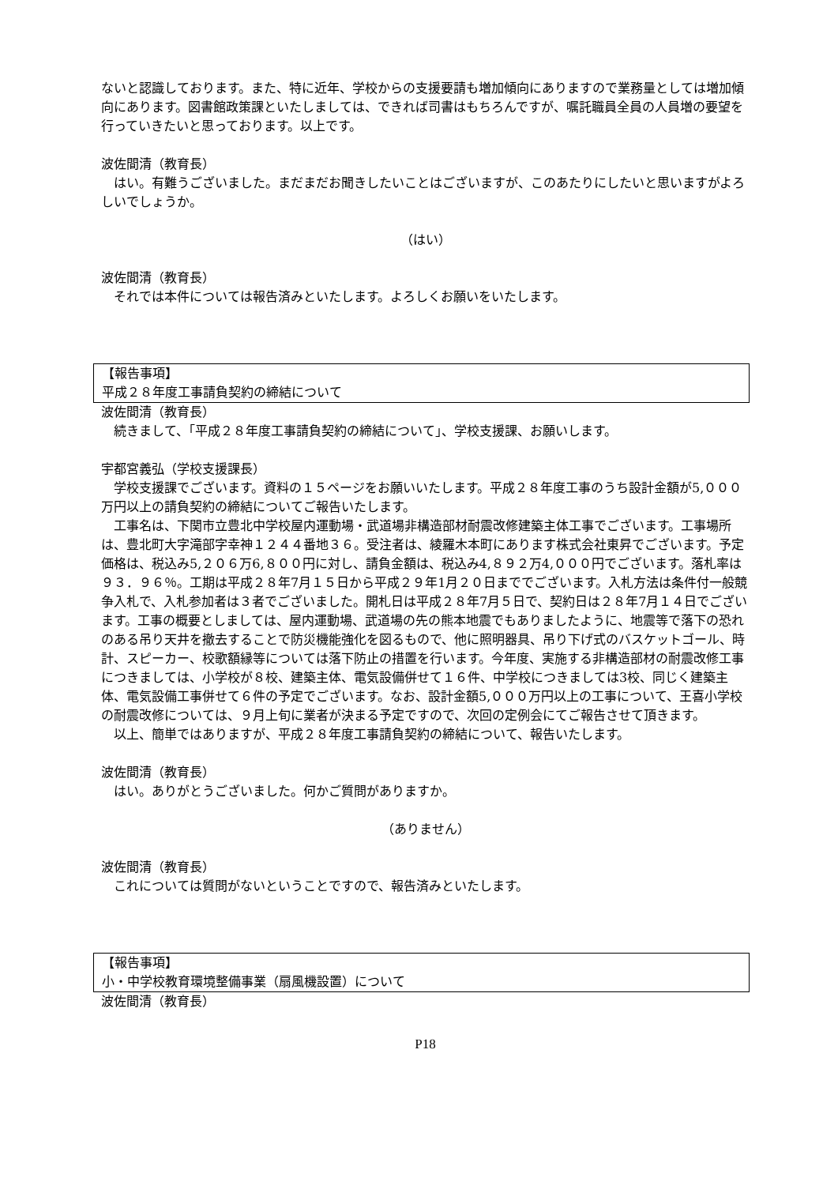ないと認識しております。また、特に近年、学校からの支援要請も増加傾向にありますので業務量としては増加傾向にあります。図書館政策課といたしましては、できれば司書はもちろんですが、嘱託職員全員の人員増の要望を行っていきたいと思っております。以上です。
波佐間清（教育長）
はい。有難うございました。まだまだお聞きしたいことはございますが、このあたりにしたいと思いますがよろしいでしょうか。
（はい）
波佐間清（教育長）
それでは本件については報告済みといたします。よろしくお願いをいたします。
【報告事項】
平成２８年度工事請負契約の締結について
波佐間清（教育長）
続きまして、「平成２８年度工事請負契約の締結について」、学校支援課、お願いします。
宇都宮義弘（学校支援課長）
学校支援課でございます。資料の１５ページをお願いいたします。平成２８年度工事のうち設計金額が5,０００万円以上の請負契約の締結についてご報告いたします。
工事名は、下関市立豊北中学校屋内運動場・武道場非構造部材耐震改修建築主体工事でございます。工事場所は、豊北町大字滝部字幸神１２４４番地３６。受注者は、綾羅木本町にあります株式会社東昇でございます。予定価格は、税込み5,２０６万6,８００円に対し、請負金額は、税込み4,８９２万4,０００円でございます。落札率は９３．９６％。工期は平成２８年7月１５日から平成２９年1月２０日まででございます。入札方法は条件付一般競争入札で、入札参加者は３者でございました。開札日は平成２８年7月５日で、契約日は２８年7月１４日でございます。工事の概要としましては、屋内運動場、武道場の先の熊本地震でもありましたように、地震等で落下の恐れのある吊り天井を撤去することで防災機能強化を図るもので、他に照明器具、吊り下げ式のバスケットゴール、時計、スピーカー、校歌額縁等については落下防止の措置を行います。今年度、実施する非構造部材の耐震改修工事につきましては、小学校が８校、建築主体、電気設備併せて１６件、中学校につきましては3校、同じく建築主体、電気設備工事併せて６件の予定でございます。なお、設計金額5,０００万円以上の工事について、王喜小学校の耐震改修については、９月上旬に業者が決まる予定ですので、次回の定例会にてご報告させて頂きます。
以上、簡単ではありますが、平成２８年度工事請負契約の締結について、報告いたします。
波佐間清（教育長）
はい。ありがとうございました。何かご質問がありますか。
（ありません）
波佐間清（教育長）
これについては質問がないということですので、報告済みといたします。
【報告事項】
小・中学校教育環境整備事業（扇風機設置）について
波佐間清（教育長）
P18